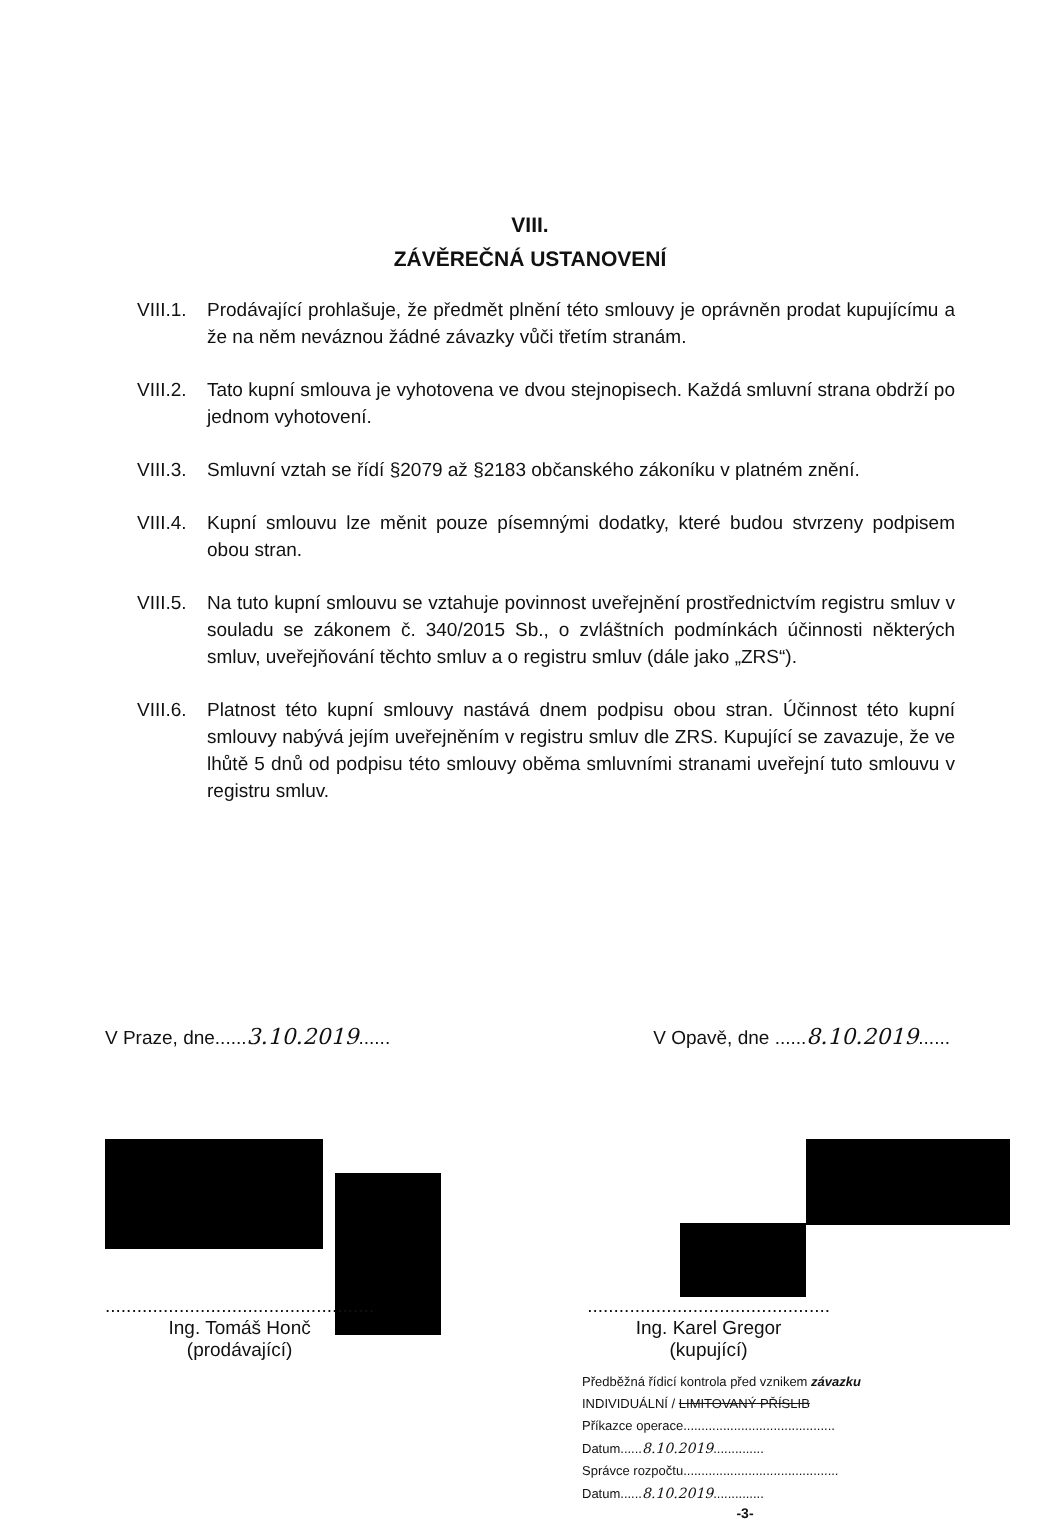VIII.
ZÁVĚREČNÁ USTANOVENÍ
VIII.1.
Prodávající prohlašuje, že předmět plnění této smlouvy je oprávněn prodat kupujícímu a že na něm neváznou žádné závazky vůči třetím stranám.
VIII.2.
Tato kupní smlouva je vyhotovena ve dvou stejnopisech. Každá smluvní strana obdrží po jednom vyhotovení.
VIII.3.
Smluvní vztah se řídí §2079 až §2183 občanského zákoníku v platném znění.
VIII.4.
Kupní smlouvu lze měnit pouze písemnými dodatky, které budou stvrzeny podpisem obou stran.
VIII.5.
Na tuto kupní smlouvu se vztahuje povinnost uveřejnění prostřednictvím registru smluv v souladu se zákonem č. 340/2015 Sb., o zvláštních podmínkách účinnosti některých smluv, uveřejňování těchto smluv a o registru smluv (dále jako „ZRS“).
VIII.6.
Platnost této kupní smlouvy nastává dnem podpisu obou stran. Účinnost této kupní smlouvy nabývá jejím uveřejněním v registru smluv dle ZRS. Kupující se zavazuje, že ve lhůtě 5 dnů od podpisu této smlouvy oběma smluvními stranami uveřejní tuto smlouvu v registru smluv.
V Praze, dne......3.10.2019......
V Opavě, dne ......8.10.2019......
...................................................
Ing. Tomáš Honč
(prodávající)
..............................................
Ing. Karel Gregor
(kupující)
Předběžná řídicí kontrola před vznikem závazku
INDIVIDUÁLNÍ / LIMITOVANÝ PŘÍSLIB
Příkazce operace..........................................
Datum......8.10.2019..............
Správce rozpočtu...........................................
Datum......8.10.2019..............
-3-